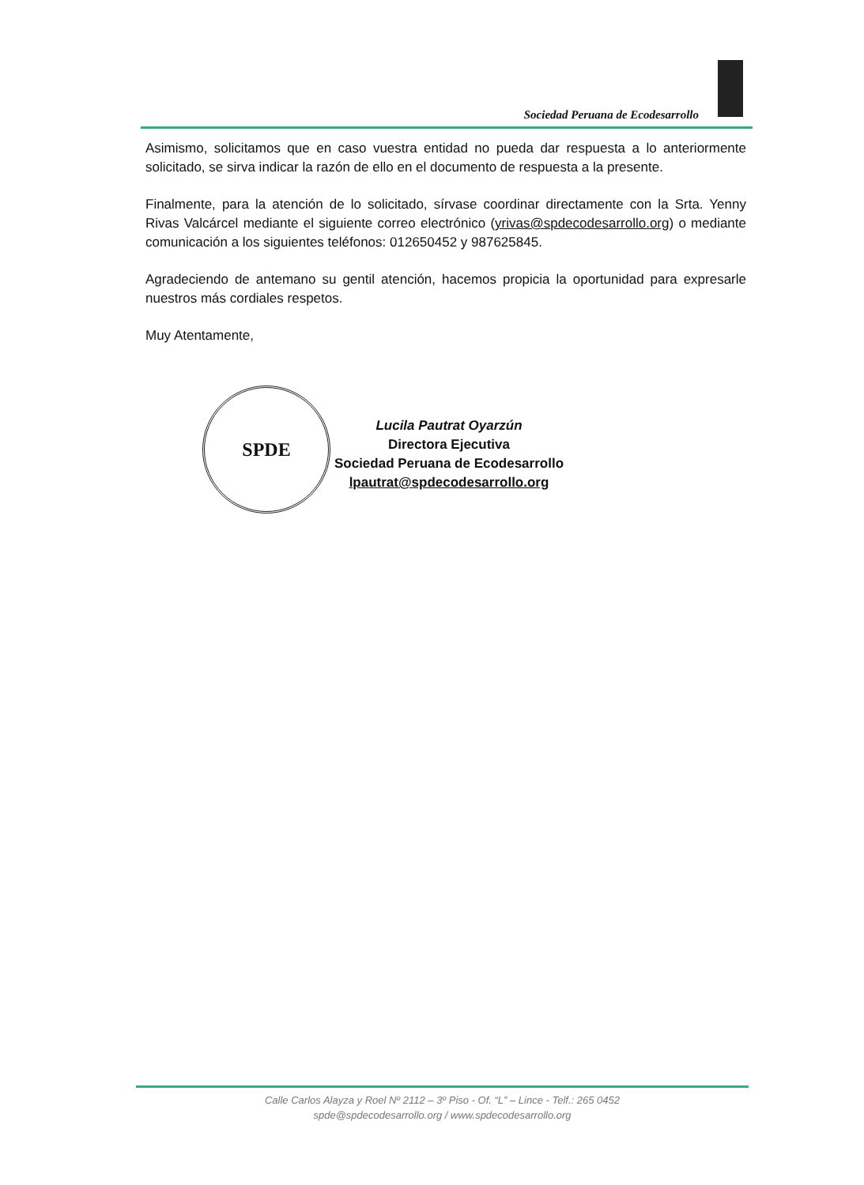Sociedad Peruana de Ecodesarrollo
Asimismo, solicitamos que en caso vuestra entidad no pueda dar respuesta a lo anteriormente solicitado, se sirva indicar la razón de ello en el documento de respuesta a la presente.
Finalmente, para la atención de lo solicitado, sírvase coordinar directamente con la Srta. Yenny Rivas Valcárcel mediante el siguiente correo electrónico (yrivas@spdecodesarrollo.org) o mediante comunicación a los siguientes teléfonos: 012650452 y 987625845.
Agradeciendo de antemano su gentil atención, hacemos propicia la oportunidad para expresarle nuestros más cordiales respetos.
Muy Atentamente,
Lucila Pautrat Oyarzún
Directora Ejecutiva
Sociedad Peruana de Ecodesarrollo
lpautrat@spdecodesarrollo.org
SPDE
Calle Carlos Alayza y Roel Nº 2112 – 3º Piso - Of. “L” – Lince - Telf.: 265 0452
spde@spdecodesarrollo.org / www.spdecodesarrollo.org